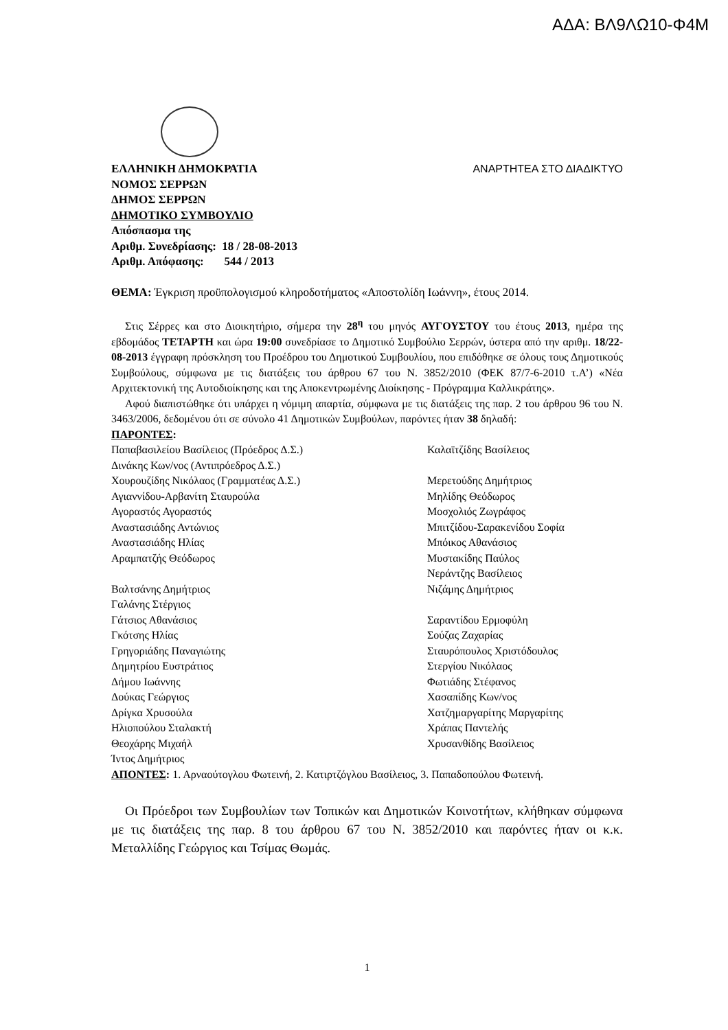ΑΔΑ: ΒΛ9ΛΩ10-Φ4Μ
ΕΛΛΗΝΙΚΗ ΔΗΜΟΚΡΑΤΙΑ ΑΝΑΡΤΗΤΕΑ ΣΤΟ ΔΙΑΔΙΚΤΥΟ
ΝΟΜΟΣ ΣΕΡΡΩΝ
ΔΗΜΟΣ ΣΕΡΡΩΝ
ΔΗΜΟΤΙΚΟ ΣΥΜΒΟΥΛΙΟ
Απόσπασμα της
Αριθμ. Συνεδρίασης: 18 / 28-08-2013
Αριθμ. Απόφασης: 544 / 2013
ΘΕΜΑ: Έγκριση προϋπολογισμού κληροδοτήματος «Αποστολίδη Ιωάννη», έτους 2014.
Στις Σέρρες και στο Διοικητήριο, σήμερα την 28<sup>η</sup> του μηνός ΑΥΓΟΥΣΤΟΥ του έτους 2013, ημέρα της εβδομάδος ΤΕΤΑΡΤΗ και ώρα 19:00 συνεδρίασε το Δημοτικό Συμβούλιο Σερρών, ύστερα από την αριθμ. 18/22-08-2013 έγγραφη πρόσκληση του Προέδρου του Δημοτικού Συμβουλίου, που επιδόθηκε σε όλους τους Δημοτικούς Συμβούλους, σύμφωνα με τις διατάξεις του άρθρου 67 του Ν. 3852/2010 (ΦΕΚ 87/7-6-2010 τ.Α’) «Νέα Αρχιτεκτονική της Αυτοδιοίκησης και της Αποκεντρωμένης Διοίκησης - Πρόγραμμα Καλλικράτης».
Αφού διαπιστώθηκε ότι υπάρχει η νόμιμη απαρτία, σύμφωνα με τις διατάξεις της παρ. 2 του άρθρου 96 του Ν. 3463/2006, δεδομένου ότι σε σύνολο 41 Δημοτικών Συμβούλων, παρόντες ήταν 38 δηλαδή:
ΠΑΡΟΝΤΕΣ:
Παπαβασιλείου Βασίλειος (Πρόεδρος Δ.Σ.)
Δινάκης Κων/νος (Αντιπρόεδρος Δ.Σ.)
Χουρουζίδης Νικόλαος (Γραμματέας Δ.Σ.)
Αγιαννίδου-Αρβανίτη Σταυρούλα
Αγοραστός Αγοραστός
Αναστασιάδης Αντώνιος
Αναστασιάδης Ηλίας
Αραμπατζής Θεόδωρος
Βαλτσάνης Δημήτριος
Γαλάνης Στέργιος
Γάτσιος Αθανάσιος
Γκότσης Ηλίας
Γρηγοριάδης Παναγιώτης
Δημητρίου Ευστράτιος
Δήμου Ιωάννης
Δούκας Γεώργιος
Δρίγκα Χρυσούλα
Ηλιοπούλου Σταλακτή
Θεοχάρης Μιχαήλ
Ίντος Δημήτριος
Καλαϊτζίδης Βασίλειος
Μερετούδης Δημήτριος
Μηλίδης Θεόδωρος
Μοσχολιός Ζωγράφος
Μπιτζίδου-Σαρακενίδου Σοφία
Μπόικος Αθανάσιος
Μυστακίδης Παύλος
Νεράντζης Βασίλειος
Νιζάμης Δημήτριος
Σαραντίδου Ερμοφύλη
Σούζας Ζαχαρίας
Σταυρόπουλος Χριστόδουλος
Στεργίου Νικόλαος
Φωτιάδης Στέφανος
Χασαπίδης Κων/νος
Χατζημαργαρίτης Μαργαρίτης
Χράπας Παντελής
Χρυσανθίδης Βασίλειος
ΑΠΟΝΤΕΣ: 1. Αρναούτογλου Φωτεινή, 2. Κατιρτζόγλου Βασίλειος, 3. Παπαδοπούλου Φωτεινή.
Οι Πρόεδροι των Συμβουλίων των Τοπικών και Δημοτικών Κοινοτήτων, κλήθηκαν σύμφωνα με τις διατάξεις της παρ. 8 του άρθρου 67 του Ν. 3852/2010 και παρόντες ήταν οι κ.κ. Μεταλλίδης Γεώργιος και Τσίμας Θωμάς.
1